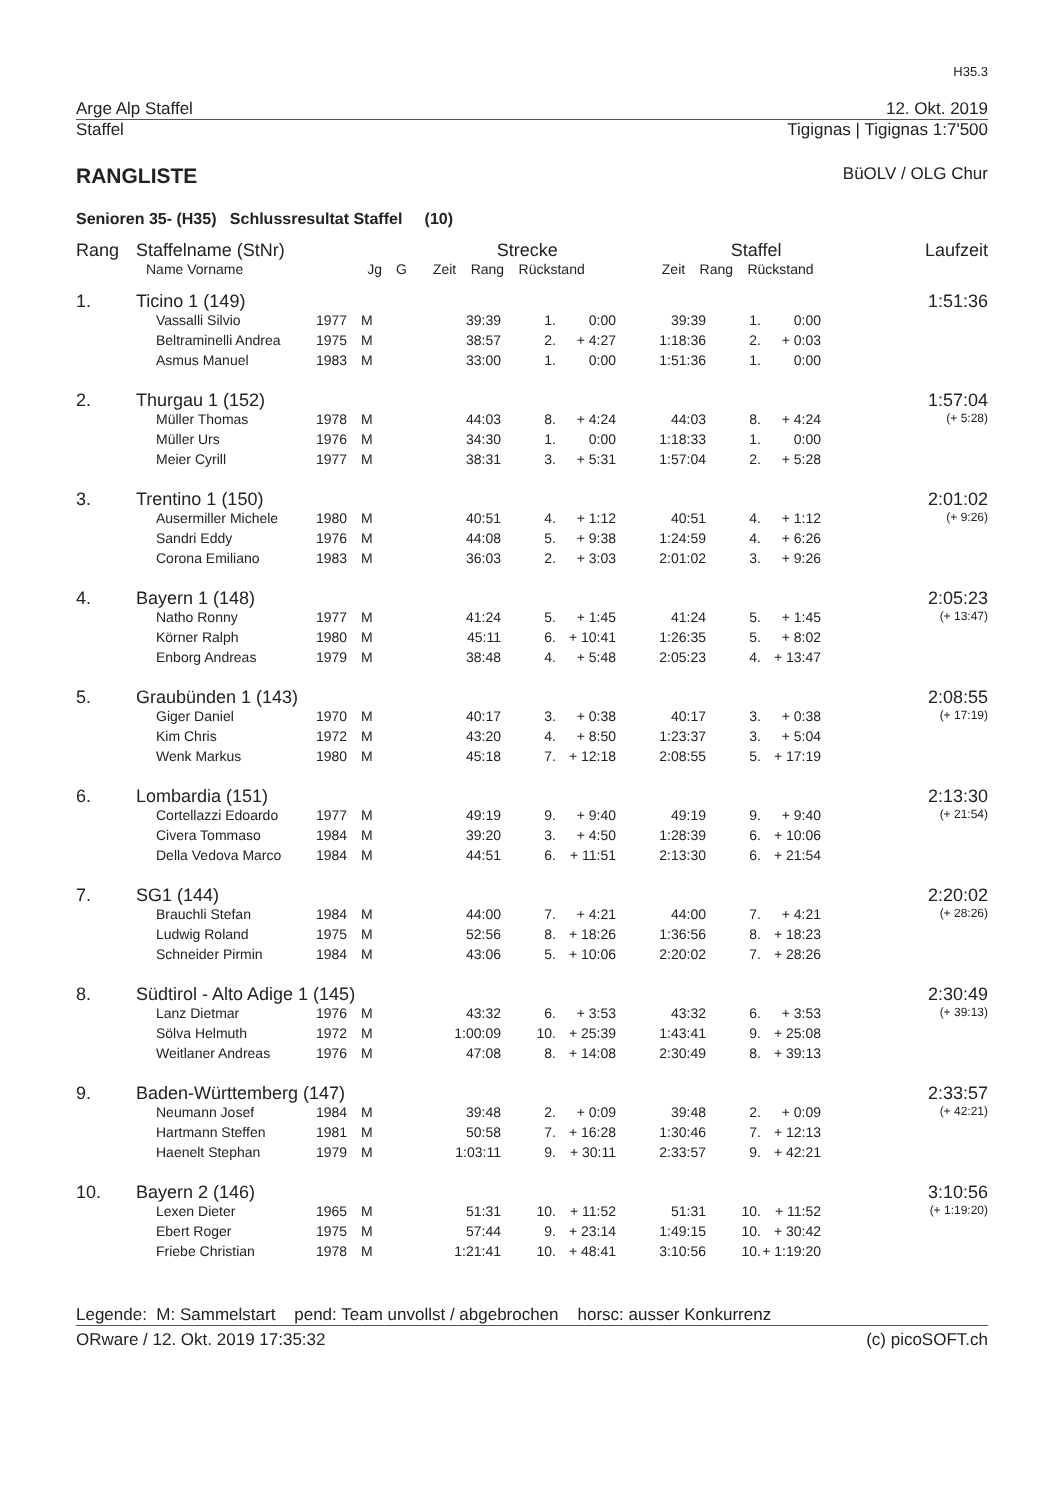H35.3
Arge Alp Staffel 12. Okt. 2019
Staffel Tigignas | Tigignas 1:7'500
RANGLISTE BüOLV / OLG Chur
Senioren 35- (H35) Schlussresultat Staffel (10)
| Rang | Staffelname (StNr) | | | Strecke | | | Staffel | | | Laufzeit |
| --- | --- | --- | --- | --- | --- | --- | --- | --- | --- | --- |
| | Name Vorname | Jg | G | Zeit | Rang | Rückstand | Zeit | Rang | Rückstand | |
| 1. | Ticino 1 (149) | | | | | | | | | 1:51:36 |
| | Vassalli Silvio | 1977 | M | 39:39 | 1. | 0:00 | 39:39 | 1. | 0:00 | |
| | Beltraminelli Andrea | 1975 | M | 38:57 | 2. | + 4:27 | 1:18:36 | 2. | + 0:03 | |
| | Asmus Manuel | 1983 | M | 33:00 | 1. | 0:00 | 1:51:36 | 1. | 0:00 | |
| 2. | Thurgau 1 (152) | | | | | | | | | 1:57:04 |
| | Müller Thomas | 1978 | M | 44:03 | 8. | + 4:24 | 44:03 | 8. | + 4:24 | (+ 5:28) |
| | Müller Urs | 1976 | M | 34:30 | 1. | 0:00 | 1:18:33 | 1. | 0:00 | |
| | Meier Cyrill | 1977 | M | 38:31 | 3. | + 5:31 | 1:57:04 | 2. | + 5:28 | |
| 3. | Trentino 1 (150) | | | | | | | | | 2:01:02 |
| | Ausermiller Michele | 1980 | M | 40:51 | 4. | + 1:12 | 40:51 | 4. | + 1:12 | (+ 9:26) |
| | Sandri Eddy | 1976 | M | 44:08 | 5. | + 9:38 | 1:24:59 | 4. | + 6:26 | |
| | Corona Emiliano | 1983 | M | 36:03 | 2. | + 3:03 | 2:01:02 | 3. | + 9:26 | |
| 4. | Bayern 1 (148) | | | | | | | | | 2:05:23 |
| | Natho Ronny | 1977 | M | 41:24 | 5. | + 1:45 | 41:24 | 5. | + 1:45 | (+ 13:47) |
| | Körner Ralph | 1980 | M | 45:11 | 6. | + 10:41 | 1:26:35 | 5. | + 8:02 | |
| | Enborg Andreas | 1979 | M | 38:48 | 4. | + 5:48 | 2:05:23 | 4. | + 13:47 | |
| 5. | Graubünden 1 (143) | | | | | | | | | 2:08:55 |
| | Giger Daniel | 1970 | M | 40:17 | 3. | + 0:38 | 40:17 | 3. | + 0:38 | (+ 17:19) |
| | Kim Chris | 1972 | M | 43:20 | 4. | + 8:50 | 1:23:37 | 3. | + 5:04 | |
| | Wenk Markus | 1980 | M | 45:18 | 7. | + 12:18 | 2:08:55 | 5. | + 17:19 | |
| 6. | Lombardia (151) | | | | | | | | | 2:13:30 |
| | Cortellazzi Edoardo | 1977 | M | 49:19 | 9. | + 9:40 | 49:19 | 9. | + 9:40 | (+ 21:54) |
| | Civera Tommaso | 1984 | M | 39:20 | 3. | + 4:50 | 1:28:39 | 6. | + 10:06 | |
| | Della Vedova Marco | 1984 | M | 44:51 | 6. | + 11:51 | 2:13:30 | 6. | + 21:54 | |
| 7. | SG1 (144) | | | | | | | | | 2:20:02 |
| | Brauchli Stefan | 1984 | M | 44:00 | 7. | + 4:21 | 44:00 | 7. | + 4:21 | (+ 28:26) |
| | Ludwig Roland | 1975 | M | 52:56 | 8. | + 18:26 | 1:36:56 | 8. | + 18:23 | |
| | Schneider Pirmin | 1984 | M | 43:06 | 5. | + 10:06 | 2:20:02 | 7. | + 28:26 | |
| 8. | Südtirol - Alto Adige 1 (145) | | | | | | | | | 2:30:49 |
| | Lanz Dietmar | 1976 | M | 43:32 | 6. | + 3:53 | 43:32 | 6. | + 3:53 | (+ 39:13) |
| | Sölva Helmuth | 1972 | M | 1:00:09 | 10. | + 25:39 | 1:43:41 | 9. | + 25:08 | |
| | Weitlaner Andreas | 1976 | M | 47:08 | 8. | + 14:08 | 2:30:49 | 8. | + 39:13 | |
| 9. | Baden-Württemberg (147) | | | | | | | | | 2:33:57 |
| | Neumann Josef | 1984 | M | 39:48 | 2. | + 0:09 | 39:48 | 2. | + 0:09 | (+ 42:21) |
| | Hartmann Steffen | 1981 | M | 50:58 | 7. | + 16:28 | 1:30:46 | 7. | + 12:13 | |
| | Haenelt Stephan | 1979 | M | 1:03:11 | 9. | + 30:11 | 2:33:57 | 9. | + 42:21 | |
| 10. | Bayern 2 (146) | | | | | | | | | 3:10:56 |
| | Lexen Dieter | 1965 | M | 51:31 | 10. | + 11:52 | 51:31 | 10. | + 11:52 | (+ 1:19:20) |
| | Ebert Roger | 1975 | M | 57:44 | 9. | + 23:14 | 1:49:15 | 10. | + 30:42 | |
| | Friebe Christian | 1978 | M | 1:21:41 | 10. | + 48:41 | 3:10:56 | 10. | + 1:19:20 | |
Legende: M: Sammelstart pend: Team unvollst / abgebrochen horsc: ausser Konkurrenz
ORware / 12. Okt. 2019 17:35:32 (c) picoSOFT.ch